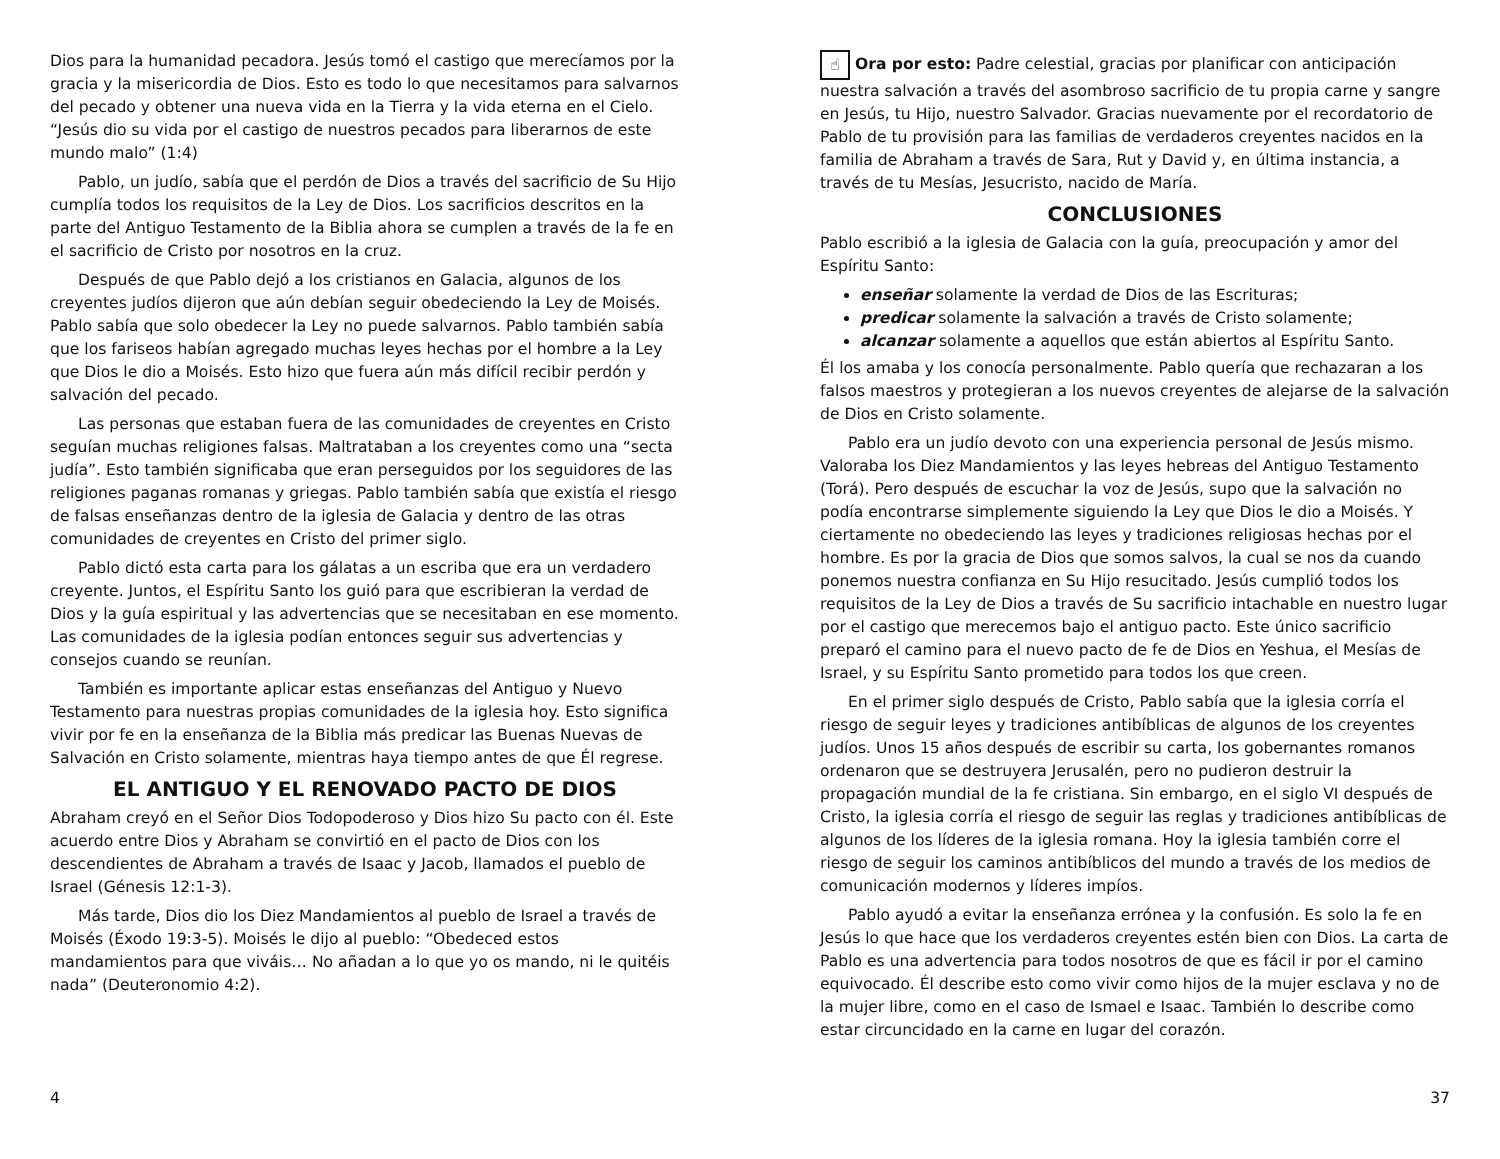Dios para la humanidad pecadora. Jesús tomó el castigo que merecíamos por la gracia y la misericordia de Dios. Esto es todo lo que necesitamos para salvarnos del pecado y obtener una nueva vida en la Tierra y la vida eterna en el Cielo. “Jesús dio su vida por el castigo de nuestros pecados para liberarnos de este mundo malo” (1:4)
Pablo, un judío, sabía que el perdón de Dios a través del sacrificio de Su Hijo cumplía todos los requisitos de la Ley de Dios. Los sacrificios descritos en la parte del Antiguo Testamento de la Biblia ahora se cumplen a través de la fe en el sacrificio de Cristo por nosotros en la cruz.
Después de que Pablo dejó a los cristianos en Galacia, algunos de los creyentes judíos dijeron que aún debían seguir obedeciendo la Ley de Moisés. Pablo sabía que solo obedecer la Ley no puede salvarnos. Pablo también sabía que los fariseos habían agregado muchas leyes hechas por el hombre a la Ley que Dios le dio a Moisés. Esto hizo que fuera aún más difícil recibir perdón y salvación del pecado.
Las personas que estaban fuera de las comunidades de creyentes en Cristo seguían muchas religiones falsas. Maltrataban a los creyentes como una “secta judía”. Esto también significaba que eran perseguidos por los seguidores de las religiones paganas romanas y griegas. Pablo también sabía que existía el riesgo de falsas enseñanzas dentro de la iglesia de Galacia y dentro de las otras comunidades de creyentes en Cristo del primer siglo.
Pablo dictó esta carta para los gálatas a un escriba que era un verdadero creyente. Juntos, el Espíritu Santo los guió para que escribieran la verdad de Dios y la guía espiritual y las advertencias que se necesitaban en ese momento. Las comunidades de la iglesia podían entonces seguir sus advertencias y consejos cuando se reunían.
También es importante aplicar estas enseñanzas del Antiguo y Nuevo Testamento para nuestras propias comunidades de la iglesia hoy. Esto significa vivir por fe en la enseñanza de la Biblia más predicar las Buenas Nuevas de Salvación en Cristo solamente, mientras haya tiempo antes de que Él regrese.
EL ANTIGUO Y EL RENOVADO PACTO DE DIOS
Abraham creyó en el Señor Dios Todopoderoso y Dios hizo Su pacto con él. Este acuerdo entre Dios y Abraham se convirtió en el pacto de Dios con los descendientes de Abraham a través de Isaac y Jacob, llamados el pueblo de Israel (Génesis 12:1-3).
Más tarde, Dios dio los Diez Mandamientos al pueblo de Israel a través de Moisés (Éxodo 19:3-5). Moisés le dijo al pueblo: “Obedeced estos mandamientos para que viváis… No añadan a lo que yo os mando, ni le quitéis nada” (Deuteronomio 4:2).
4
☝ Ora por esto: Padre celestial, gracias por planificar con anticipación nuestra salvación a través del asombroso sacrificio de tu propia carne y sangre en Jesús, tu Hijo, nuestro Salvador. Gracias nuevamente por el recordatorio de Pablo de tu provisión para las familias de verdaderos creyentes nacidos en la familia de Abraham a través de Sara, Rut y David y, en última instancia, a través de tu Mesías, Jesucristo, nacido de María.
CONCLUSIONES
Pablo escribió a la iglesia de Galacia con la guía, preocupación y amor del Espíritu Santo:
enseñar solamente la verdad de Dios de las Escrituras;
predicar solamente la salvación a través de Cristo solamente;
alcanzar solamente a aquellos que están abiertos al Espíritu Santo.
Él los amaba y los conocía personalmente. Pablo quería que rechazaran a los falsos maestros y protegieran a los nuevos creyentes de alejarse de la salvación de Dios en Cristo solamente.
Pablo era un judío devoto con una experiencia personal de Jesús mismo. Valoraba los Diez Mandamientos y las leyes hebreas del Antiguo Testamento (Torá). Pero después de escuchar la voz de Jesús, supo que la salvación no podía encontrarse simplemente siguiendo la Ley que Dios le dio a Moisés. Y ciertamente no obedeciendo las leyes y tradiciones religiosas hechas por el hombre. Es por la gracia de Dios que somos salvos, la cual se nos da cuando ponemos nuestra confianza en Su Hijo resucitado. Jesús cumplió todos los requisitos de la Ley de Dios a través de Su sacrificio intachable en nuestro lugar por el castigo que merecemos bajo el antiguo pacto. Este único sacrificio preparó el camino para el nuevo pacto de fe de Dios en Yeshua, el Mesías de Israel, y su Espíritu Santo prometido para todos los que creen.
En el primer siglo después de Cristo, Pablo sabía que la iglesia corría el riesgo de seguir leyes y tradiciones antibíblicas de algunos de los creyentes judíos. Unos 15 años después de escribir su carta, los gobernantes romanos ordenaron que se destruyera Jerusalén, pero no pudieron destruir la propagación mundial de la fe cristiana. Sin embargo, en el siglo VI después de Cristo, la iglesia corría el riesgo de seguir las reglas y tradiciones antibíblicas de algunos de los líderes de la iglesia romana. Hoy la iglesia también corre el riesgo de seguir los caminos antibíblicos del mundo a través de los medios de comunicación modernos y líderes impíos.
Pablo ayudó a evitar la enseñanza errónea y la confusión. Es solo la fe en Jesús lo que hace que los verdaderos creyentes estén bien con Dios. La carta de Pablo es una advertencia para todos nosotros de que es fácil ir por el camino equivocado. Él describe esto como vivir como hijos de la mujer esclava y no de la mujer libre, como en el caso de Ismael e Isaac. También lo describe como estar circuncidado en la carne en lugar del corazón.
37